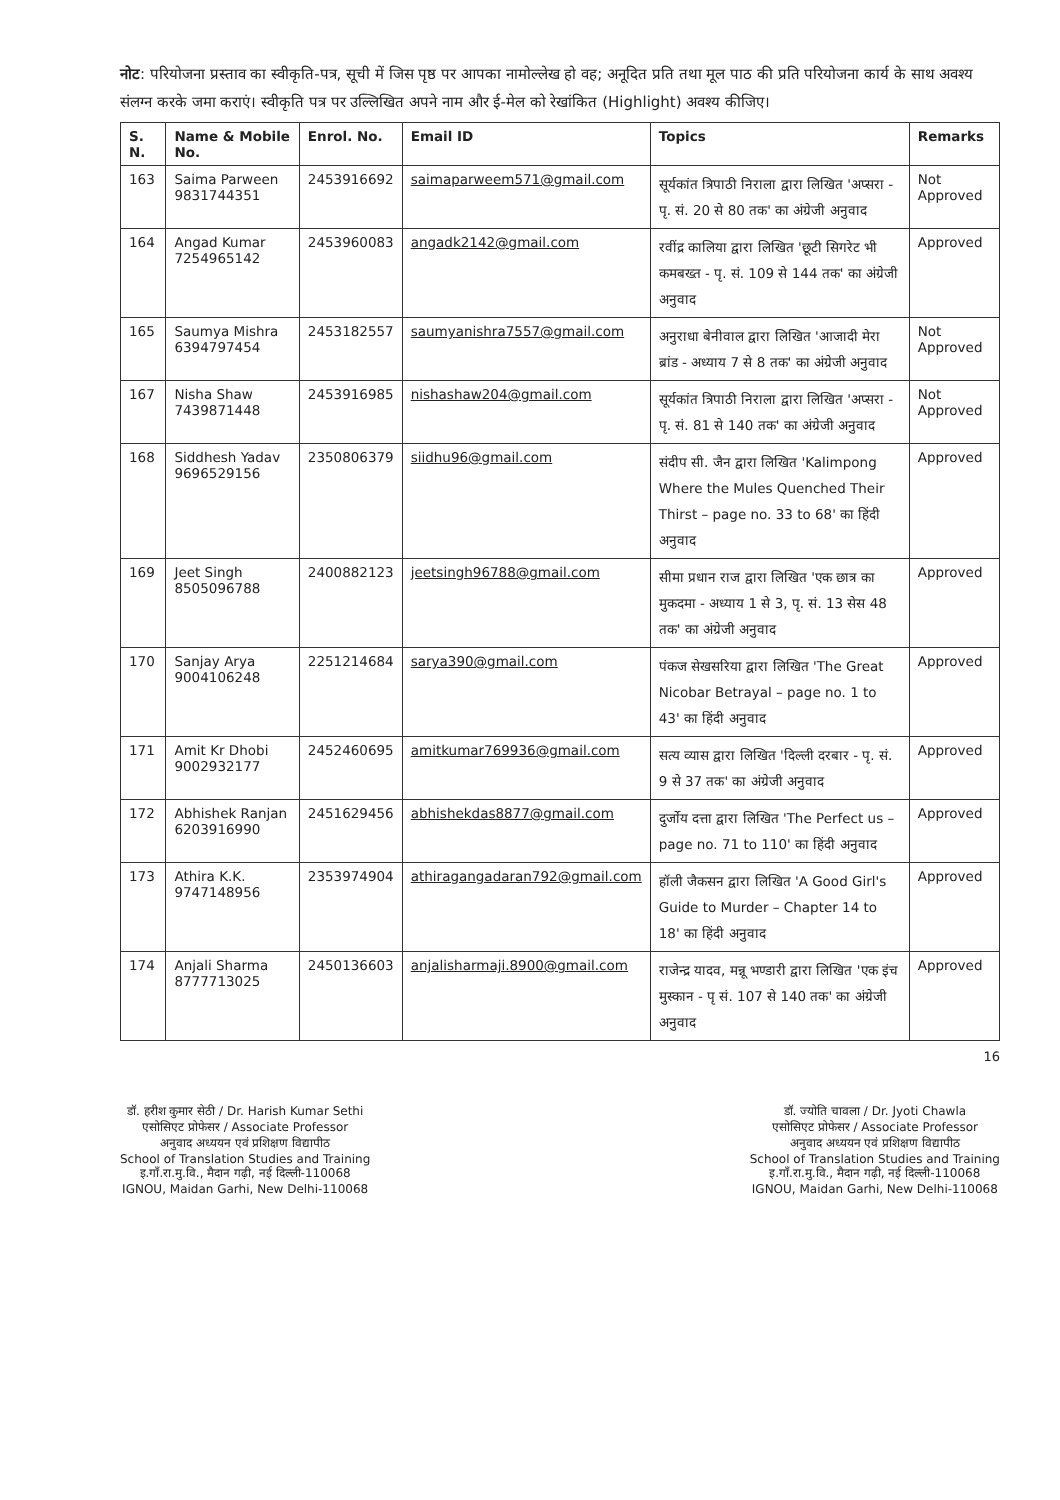नोट: परियोजना प्रस्ताव का स्वीकृति-पत्र, सूची में जिस पृष्ठ पर आपका नामोल्लेख हो वह; अनूदित प्रति तथा मूल पाठ की प्रति परियोजना कार्य के साथ अवश्य संलग्न करके जमा कराएं। स्वीकृति पत्र पर उल्लिखित अपने नाम और ई-मेल को रेखांकित (Highlight) अवश्य कीजिए।
| S. N. | Name & Mobile No. | Enrol. No. | Email ID | Topics | Remarks |
| --- | --- | --- | --- | --- | --- |
| 163 | Saima Parween 9831744351 | 2453916692 | saimaparweem571@gmail.com | सूर्यकांत त्रिपाठी निराला द्वारा लिखित 'अप्सरा - पृ. सं. 20 से 80 तक' का अंग्रेजी अनुवाद | Not Approved |
| 164 | Angad Kumar 7254965142 | 2453960083 | angadk2142@gmail.com | रवींद्र कालिया द्वारा लिखित 'छूटी सिगरेट भी कमबख्त - पृ. सं. 109 से 144 तक' का अंग्रेजी अनुवाद | Approved |
| 165 | Saumya Mishra 6394797454 | 2453182557 | saumyanishra7557@gmail.com | अनुराधा बेनीवाल द्वारा लिखित 'आजादी मेरा ब्रांड - अध्याय 7 से 8 तक' का अंग्रेजी अनुवाद | Not Approved |
| 167 | Nisha Shaw 7439871448 | 2453916985 | nishashaw204@gmail.com | सूर्यकांत त्रिपाठी निराला द्वारा लिखित 'अप्सरा - पृ. सं. 81 से 140 तक' का अंग्रेजी अनुवाद | Not Approved |
| 168 | Siddhesh Yadav 9696529156 | 2350806379 | siidhu96@gmail.com | संदीप सी. जैन द्वारा लिखित 'Kalimpong Where the Mules Quenched Their Thirst – page no. 33 to 68' का हिंदी अनुवाद | Approved |
| 169 | Jeet Singh 8505096788 | 2400882123 | jeetsingh96788@gmail.com | सीमा प्रधान राज द्वारा लिखित 'एक छात्र का मुकदमा - अध्याय 1 से 3, पृ. सं. 13 सेस 48 तक' का अंग्रेजी अनुवाद | Approved |
| 170 | Sanjay Arya 9004106248 | 2251214684 | sarya390@gmail.com | पंकज सेखसरिया द्वारा लिखित 'The Great Nicobar Betrayal – page no. 1 to 43' का हिंदी अनुवाद | Approved |
| 171 | Amit Kr Dhobi 9002932177 | 2452460695 | amitkumar769936@gmail.com | सत्य व्यास द्वारा लिखित 'दिल्ली दरबार - पृ. सं. 9 से 37 तक' का अंग्रेजी अनुवाद | Approved |
| 172 | Abhishek Ranjan 6203916990 | 2451629456 | abhishekdas8877@gmail.com | दुर्जोय दत्ता द्वारा लिखित 'The Perfect us – page no. 71 to 110' का हिंदी अनुवाद | Approved |
| 173 | Athira K.K. 9747148956 | 2353974904 | athiragangadaran792@gmail.com | हॉली जैकसन द्वारा लिखित 'A Good Girl's Guide to Murder – Chapter 14 to 18' का हिंदी अनुवाद | Approved |
| 174 | Anjali Sharma 8777713025 | 2450136603 | anjalisharmaji.8900@gmail.com | राजेन्द्र यादव, मन्नू भण्डारी द्वारा लिखित 'एक इंच मुस्कान - पृ सं. 107 से 140 तक' का अंग्रेजी अनुवाद | Approved |
16
डॉ. हरीश कुमार सेठी / Dr. Harish Kumar Sethi
एसोसिएट प्रोफेसर / Associate Professor
अनुवाद अध्ययन एवं प्रशिक्षण विद्यापीठ
School of Translation Studies and Training
इ.गॉं.रा.मु.वि., मैदान गढ़ी, नई दिल्ली-110068
IGNOU, Maidan Garhi, New Delhi-110068
डॉ. ज्योति चावला / Dr. Jyoti Chawla
एसोसिएट प्रोफेसर / Associate Professor
अनुवाद अध्ययन एवं प्रशिक्षण विद्यापीठ
School of Translation Studies and Training
इ.गॉं.रा.मु.वि., मैदान गढ़ी, नई दिल्ली-110068
IGNOU, Maidan Garhi, New Delhi-110068